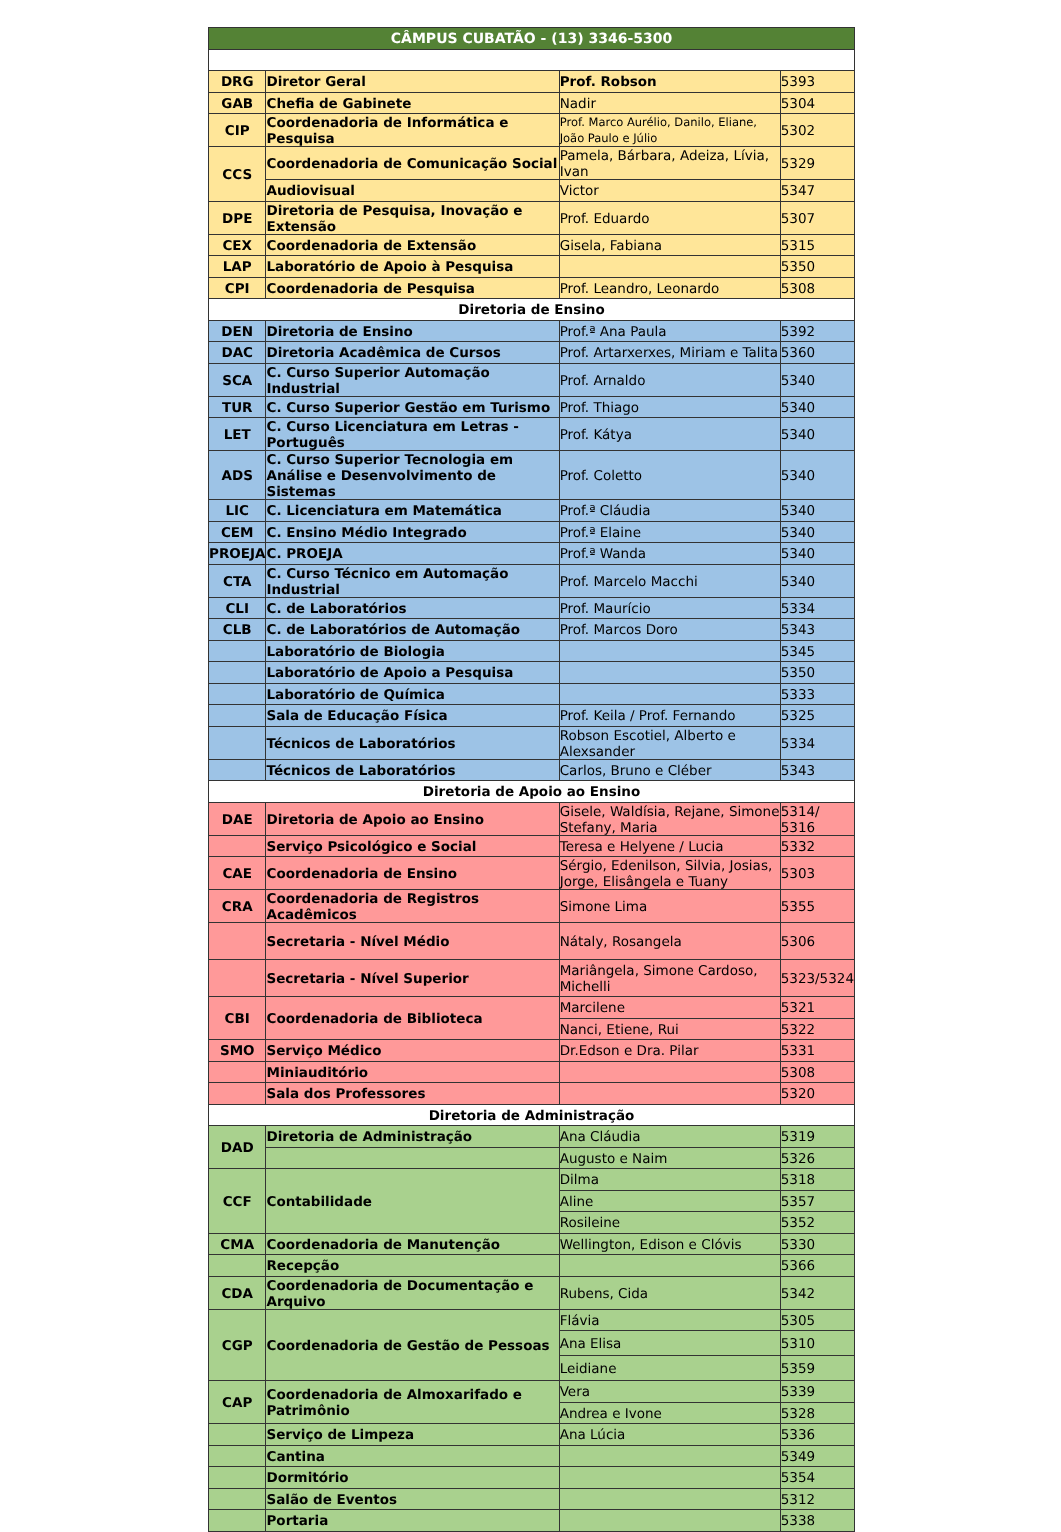| CÂMPUS CUBATÃO - (13) 3346-5300 | | | |
| --- | --- | --- | --- |
| DRG | Diretor Geral | Prof. Robson | 5393 |
| GAB | Chefia de Gabinete | Nadir | 5304 |
| CIP | Coordenadoria de Informática e Pesquisa | Prof. Marco Aurélio, Danilo, Eliane, João Paulo e Júlio | 5302 |
| CCS | Coordenadoria de Comunicação Social | Pamela, Bárbara, Adeiza, Lívia, Ivan | 5329 |
| | Audiovisual | Victor | 5347 |
| DPE | Diretoria de Pesquisa, Inovação e Extensão | Prof. Eduardo | 5307 |
| CEX | Coordenadoria de Extensão | Gisela, Fabiana | 5315 |
| LAP | Laboratório de Apoio à Pesquisa | | 5350 |
| CPI | Coordenadoria de Pesquisa | Prof. Leandro, Leonardo | 5308 |
| Diretoria de Ensino | | | |
| DEN | Diretoria de Ensino | Prof.ª Ana Paula | 5392 |
| DAC | Diretoria Acadêmica de Cursos | Prof. Artarxerxes, Miriam e Talita | 5360 |
| SCA | C. Curso Superior Automação Industrial | Prof. Arnaldo | 5340 |
| TUR | C. Curso Superior Gestão em Turismo | Prof. Thiago | 5340 |
| LET | C. Curso Licenciatura em Letras - Português | Prof. Kátya | 5340 |
| ADS | C. Curso Superior Tecnologia em Análise e Desenvolvimento de Sistemas | Prof. Coletto | 5340 |
| LIC | C. Licenciatura em Matemática | Prof.ª Cláudia | 5340 |
| CEM | C. Ensino Médio Integrado | Prof.ª Elaine | 5340 |
| PROEJA | C. PROEJA | Prof.ª Wanda | 5340 |
| CTA | C. Curso Técnico em Automação Industrial | Prof. Marcelo Macchi | 5340 |
| CLI | C. de Laboratórios | Prof. Maurício | 5334 |
| CLB | C. de Laboratórios de Automação | Prof. Marcos Doro | 5343 |
| | Laboratório de Biologia | | 5345 |
| | Laboratório de Apoio a Pesquisa | | 5350 |
| | Laboratório de Química | | 5333 |
| | Sala de Educação Física | Prof. Keila / Prof. Fernando | 5325 |
| | Técnicos de Laboratórios | Robson Escotiel, Alberto e Alexsander | 5334 |
| | Técnicos de Laboratórios | Carlos, Bruno e Cléber | 5343 |
| Diretoria de Apoio ao Ensino | | | |
| DAE | Diretoria de Apoio ao Ensino | Gisele, Waldísia, Rejane, Simone Stefany, Maria | 5314/ 5316 |
| | Serviço Psicológico e Social | Teresa e Helyene / Lucia | 5332 |
| CAE | Coordenadoria de Ensino | Sérgio, Edenilson, Silvia, Josias, Jorge, Elisângela e Tuany | 5303 |
| CRA | Coordenadoria de Registros Acadêmicos | Simone Lima | 5355 |
| | Secretaria - Nível Médio | Nátaly, Rosangela | 5306 |
| | Secretaria - Nível Superior | Mariângela, Simone Cardoso, Michelli | 5323/5324 |
| CBI | Coordenadoria de Biblioteca | Marcilene | 5321 |
| | | Nanci, Etiene, Rui | 5322 |
| SMO | Serviço Médico | Dr.Edson e Dra. Pilar | 5331 |
| | Miniauditório | | 5308 |
| | Sala dos Professores | | 5320 |
| Diretoria de Administração | | | |
| DAD | Diretoria de Administração | Ana Cláudia | 5319 |
| | | Augusto e Naim | 5326 |
| CCF | Contabilidade | Dilma | 5318 |
| | | Aline | 5357 |
| | | Rosileine | 5352 |
| CMA | Coordenadoria de Manutenção | Wellington, Edison e Clóvis | 5330 |
| | Recepção | | 5366 |
| CDA | Coordenadoria de Documentação e Arquivo | Rubens, Cida | 5342 |
| CGP | Coordenadoria de Gestão de Pessoas | Flávia | 5305 |
| | | Ana Elisa | 5310 |
| | | Leidiane | 5359 |
| CAP | Coordenadoria de Almoxarifado e Patrimônio | Vera | 5339 |
| | | Andrea e Ivone | 5328 |
| | Serviço de Limpeza | Ana Lúcia | 5336 |
| | Cantina | | 5349 |
| | Dormitório | | 5354 |
| | Salão de Eventos | | 5312 |
| | Portaria | | 5338 |